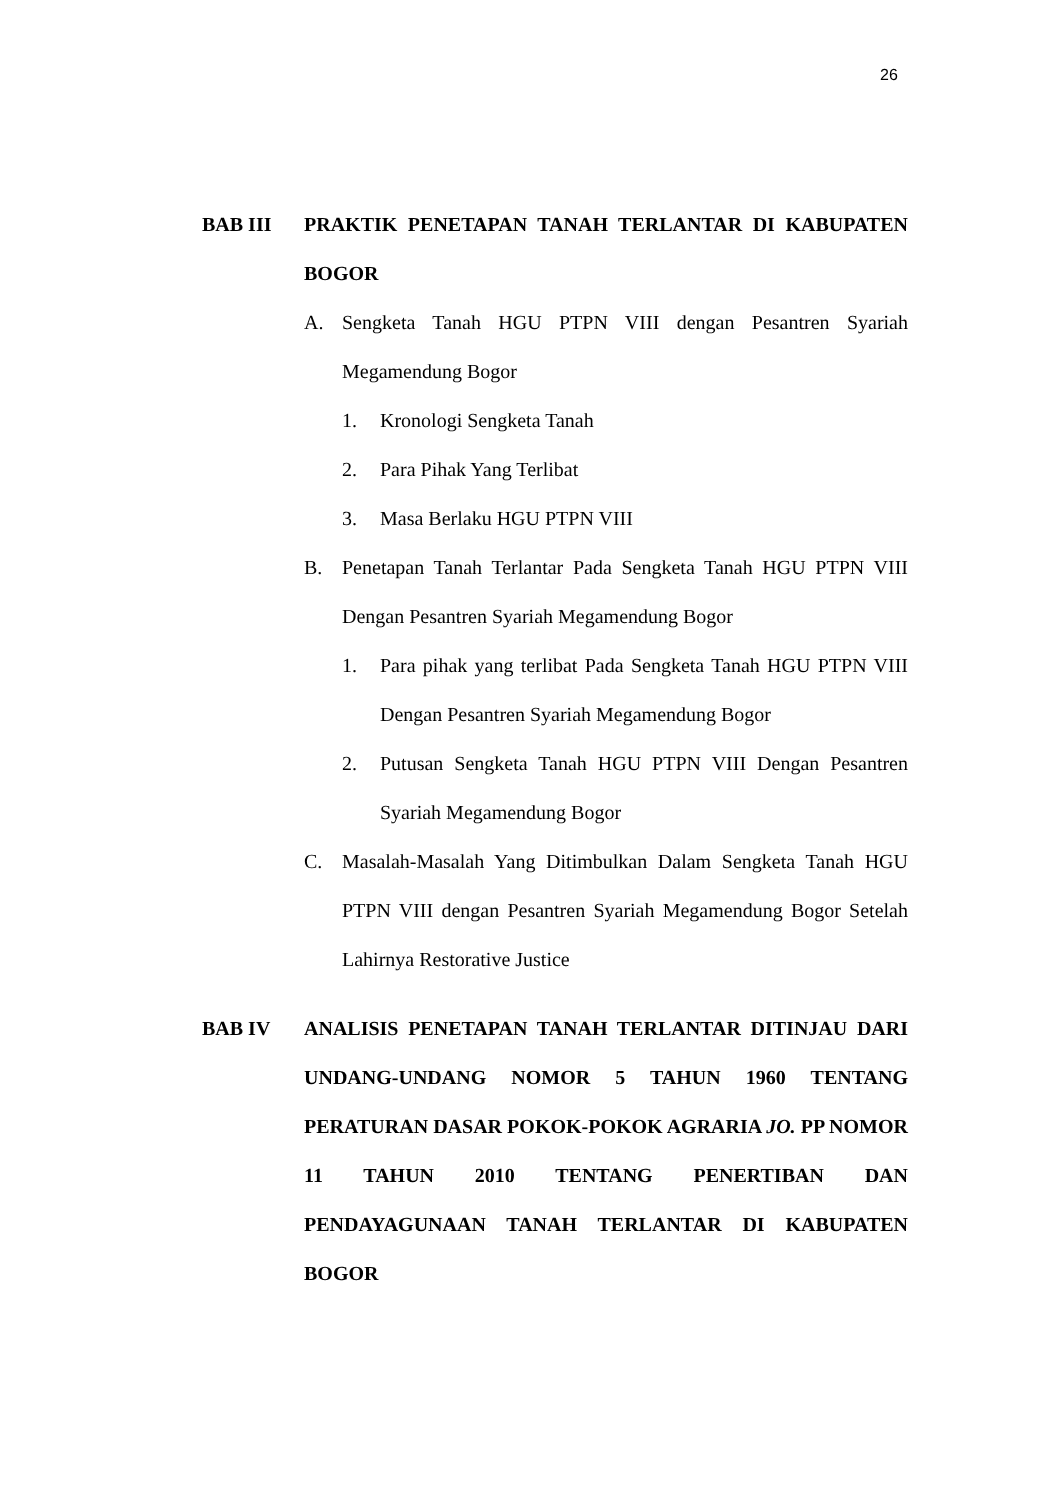26
BAB III PRAKTIK PENETAPAN TANAH TERLANTAR DI KABUPATEN BOGOR
A. Sengketa Tanah HGU PTPN VIII dengan Pesantren Syariah Megamendung Bogor
1. Kronologi Sengketa Tanah
2. Para Pihak Yang Terlibat
3. Masa Berlaku HGU PTPN VIII
B. Penetapan Tanah Terlantar Pada Sengketa Tanah HGU PTPN VIII Dengan Pesantren Syariah Megamendung Bogor
1. Para pihak yang terlibat Pada Sengketa Tanah HGU PTPN VIII Dengan Pesantren Syariah Megamendung Bogor
2. Putusan Sengketa Tanah HGU PTPN VIII Dengan Pesantren Syariah Megamendung Bogor
C. Masalah-Masalah Yang Ditimbulkan Dalam Sengketa Tanah HGU PTPN VIII dengan Pesantren Syariah Megamendung Bogor Setelah Lahirnya Restorative Justice
BAB IV ANALISIS PENETAPAN TANAH TERLANTAR DITINJAU DARI UNDANG-UNDANG NOMOR 5 TAHUN 1960 TENTANG PERATURAN DASAR POKOK-POKOK AGRARIA JO. PP NOMOR 11 TAHUN 2010 TENTANG PENERTIBAN DAN PENDAYAGUNAAN TANAH TERLANTAR DI KABUPATEN BOGOR